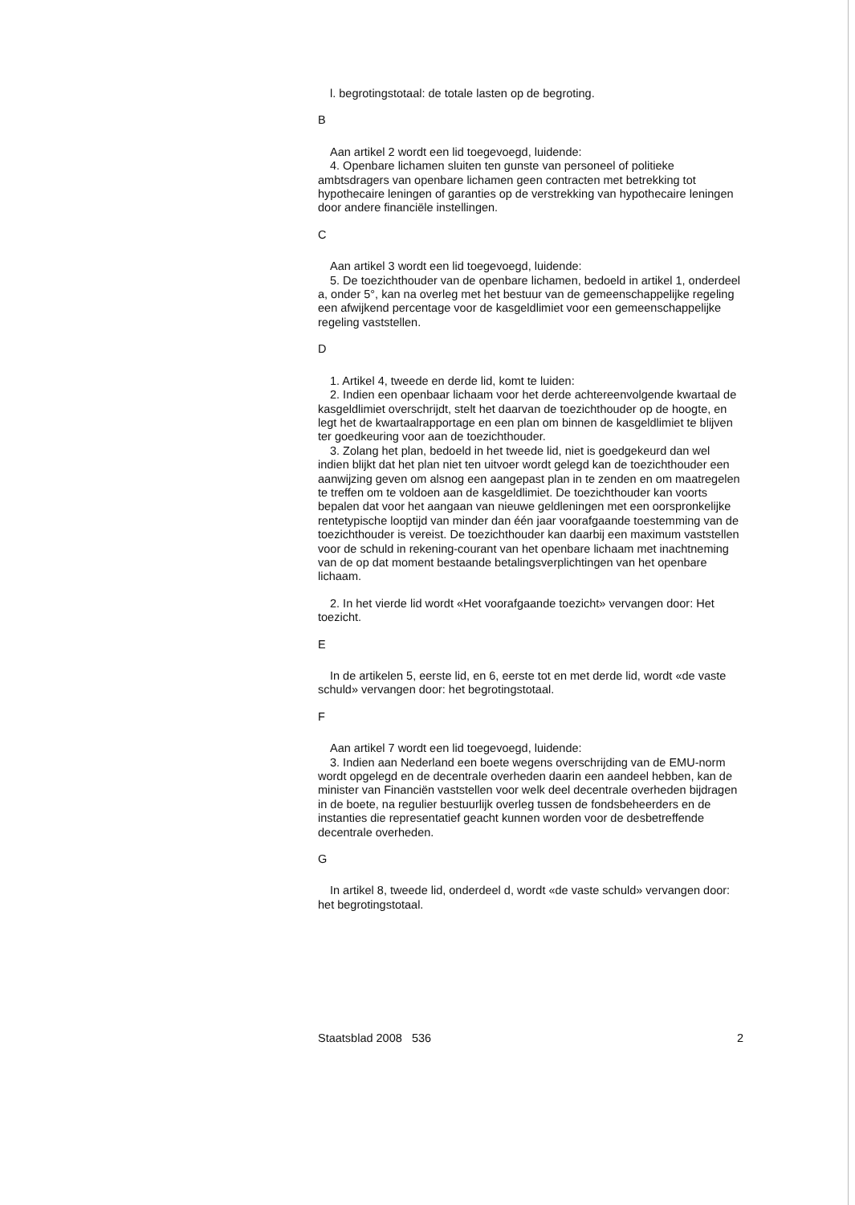l. begrotingstotaal: de totale lasten op de begroting.
B
Aan artikel 2 wordt een lid toegevoegd, luidende:
4. Openbare lichamen sluiten ten gunste van personeel of politieke ambtsdragers van openbare lichamen geen contracten met betrekking tot hypothecaire leningen of garanties op de verstrekking van hypothecaire leningen door andere financiële instellingen.
C
Aan artikel 3 wordt een lid toegevoegd, luidende:
5. De toezichthouder van de openbare lichamen, bedoeld in artikel 1, onderdeel a, onder 5°, kan na overleg met het bestuur van de gemeenschappelijke regeling een afwijkend percentage voor de kasgeldlimiet voor een gemeenschappelijke regeling vaststellen.
D
1. Artikel 4, tweede en derde lid, komt te luiden:
2. Indien een openbaar lichaam voor het derde achtereenvolgende kwartaal de kasgeldlimiet overschrijdt, stelt het daarvan de toezichthouder op de hoogte, en legt het de kwartaalrapportage en een plan om binnen de kasgeldlimiet te blijven ter goedkeuring voor aan de toezichthouder.
3. Zolang het plan, bedoeld in het tweede lid, niet is goedgekeurd dan wel indien blijkt dat het plan niet ten uitvoer wordt gelegd kan de toezichthouder een aanwijzing geven om alsnog een aangepast plan in te zenden en om maatregelen te treffen om te voldoen aan de kasgeldlimiet. De toezichthouder kan voorts bepalen dat voor het aangaan van nieuwe geldleningen met een oorspronkelijke rentetypische looptijd van minder dan één jaar voorafgaande toestemming van de toezichthouder is vereist. De toezichthouder kan daarbij een maximum vaststellen voor de schuld in rekening-courant van het openbare lichaam met inachtneming van de op dat moment bestaande betalingsverplichtingen van het openbare lichaam.
2. In het vierde lid wordt «Het voorafgaande toezicht» vervangen door: Het toezicht.
E
In de artikelen 5, eerste lid, en 6, eerste tot en met derde lid, wordt «de vaste schuld» vervangen door: het begrotingstotaal.
F
Aan artikel 7 wordt een lid toegevoegd, luidende:
3. Indien aan Nederland een boete wegens overschrijding van de EMU-norm wordt opgelegd en de decentrale overheden daarin een aandeel hebben, kan de minister van Financiën vaststellen voor welk deel decentrale overheden bijdragen in de boete, na regulier bestuurlijk overleg tussen de fondsbeheerders en de instanties die representatief geacht kunnen worden voor de desbetreffende decentrale overheden.
G
In artikel 8, tweede lid, onderdeel d, wordt «de vaste schuld» vervangen door: het begrotingstotaal.
Staatsblad 2008 536 2